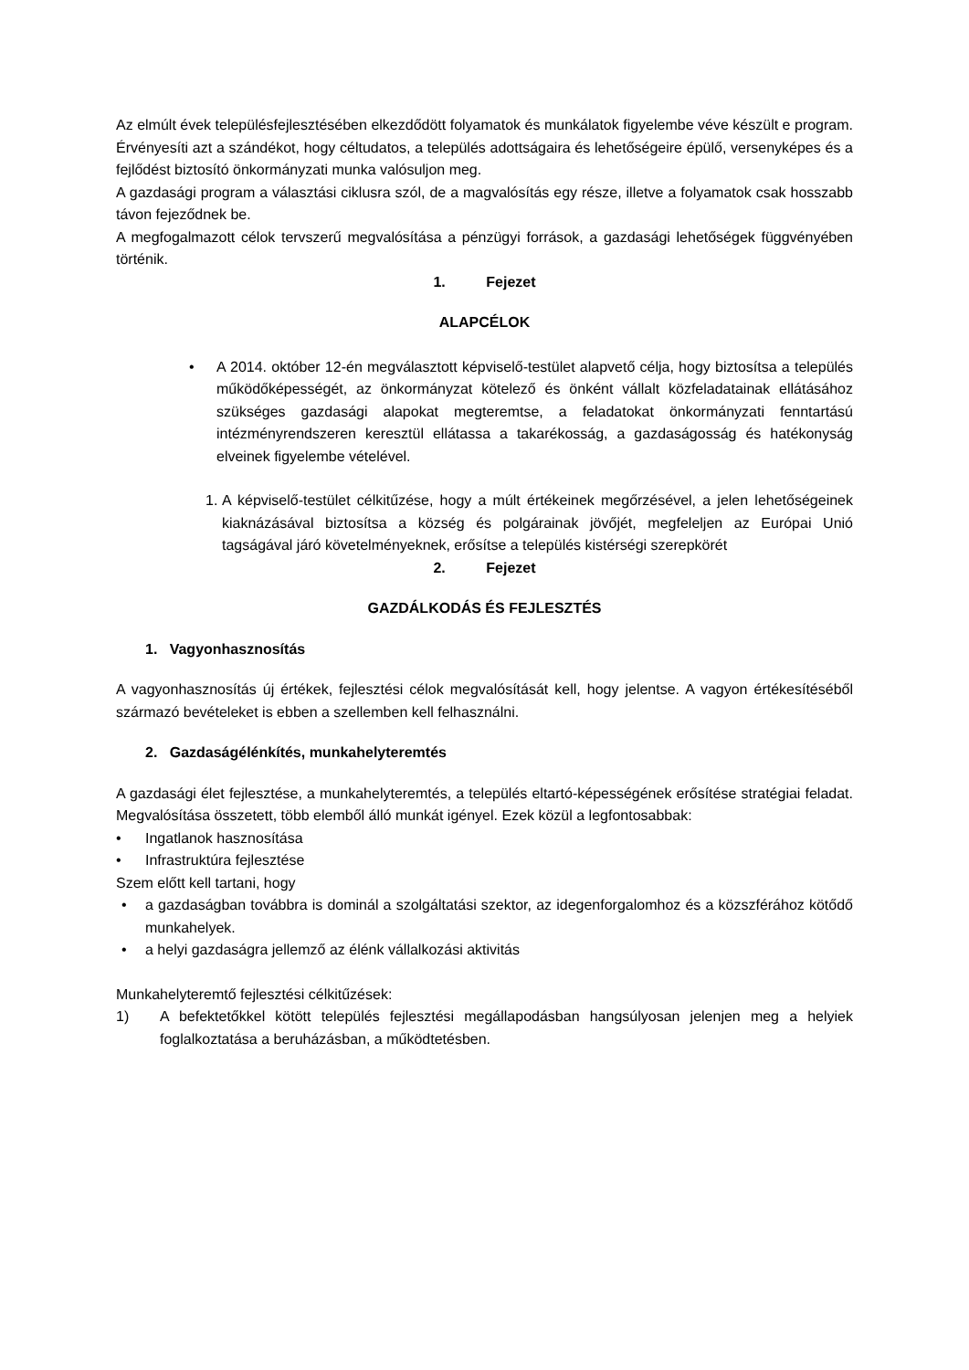Az elmúlt évek településfejlesztésében elkezdődött folyamatok és munkálatok figyelembe véve készült e program. Érvényesíti azt a szándékot, hogy céltudatos, a település adottságaira és lehetőségeire épülő, versenyképes és a fejlődést biztosító önkormányzati munka valósuljon meg.
A gazdasági program a választási ciklusra szól, de a magvalósítás egy része, illetve a folyamatok csak hosszabb távon fejeződnek be.
A megfogalmazott célok tervszerű megvalósítása a pénzügyi források, a gazdasági lehetőségek függvényében történik.
1. Fejezet
ALAPCÉLOK
• A 2014. október 12-én megválasztott képviselő-testület alapvető célja, hogy biztosítsa a település működőképességét, az önkormányzat kötelező és önként vállalt közfeladatainak ellátásához szükséges gazdasági alapokat megteremtse, a feladatokat önkormányzati fenntartású intézményrendszeren keresztül ellátassa a takarékosság, a gazdaságosság és hatékonyság elveinek figyelembe vételével.
1. A képviselő-testület célkitűzése, hogy a múlt értékeinek megőrzésével, a jelen lehetőségeinek kiaknázásával biztosítsa a község és polgárainak jövőjét, megfeleljen az Európai Unió tagságával járó követelményeknek, erősítse a település kistérségi szerepkörét
2. Fejezet
GAZDÁLKODÁS ÉS FEJLESZTÉS
1. Vagyonhasznosítás
A vagyonhasznosítás új értékek, fejlesztési célok megvalósítását kell, hogy jelentse. A vagyon értékesítéséből származó bevételeket is ebben a szellemben kell felhasználni.
2. Gazdaságélénkítés, munkahelyteremtés
A gazdasági élet fejlesztése, a munkahelyteremtés, a település eltartó-képességének erősítése stratégiai feladat. Megvalósítása összetett, több elemből álló munkát igényel. Ezek közül a legfontosabbak:
• Ingatlanok hasznosítása
• Infrastruktúra fejlesztése
Szem előtt kell tartani, hogy
• a gazdaságban továbbra is dominál a szolgáltatási szektor, az idegenforgalomhoz és a közszférához kötődő munkahelyek.
• a helyi gazdaságra jellemző az élénk vállalkozási aktivitás
Munkahelyteremtő fejlesztési célkitűzések:
1) A befektetőkkel kötött település fejlesztési megállapodásban hangsúlyosan jelenjen meg a helyiek foglalkoztatása a beruházásban, a működtetésben.